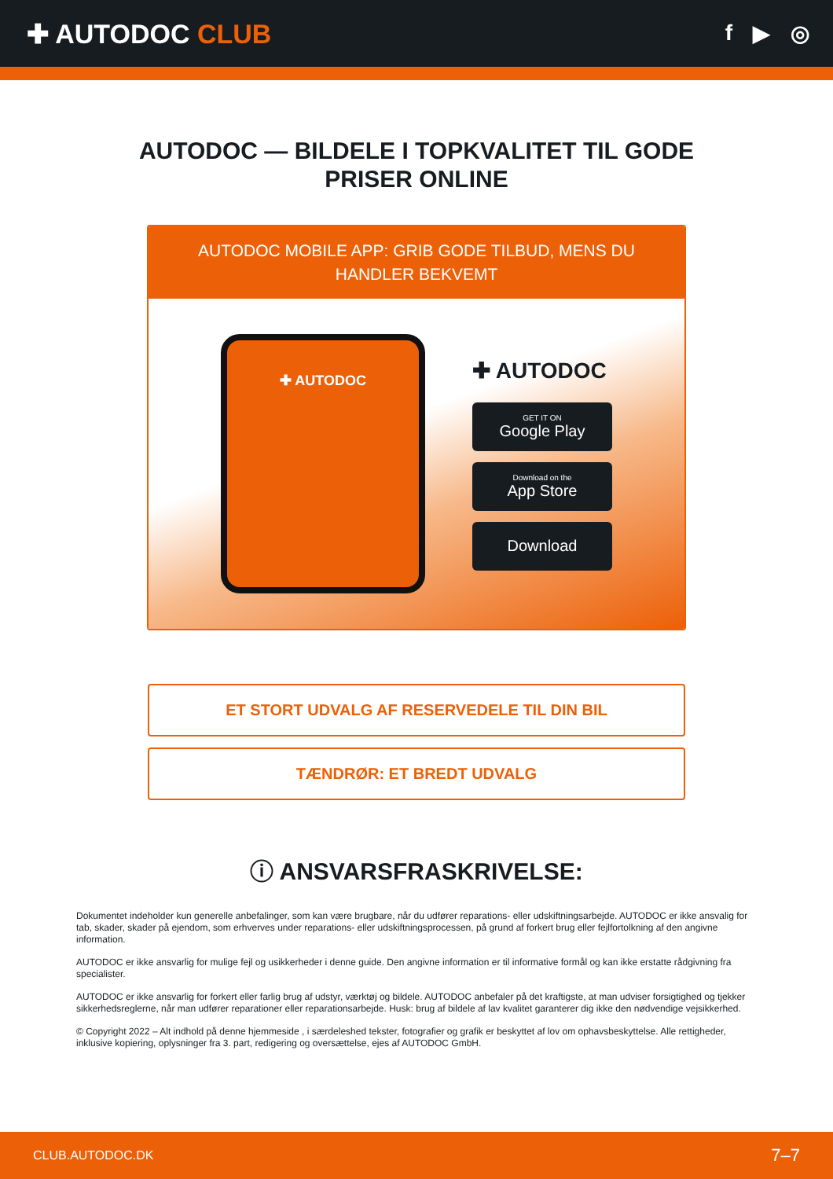✚ AUTODOC CLUB
f ▶ ◎
AUTODOC — BILDELE I TOPKVALITET TIL GODE
PRISER ONLINE
AUTODOC MOBILE APP: GRIB GODE TILBUD, MENS DU HANDLER BEKVEMT
✚ AUTODOC
✚ AUTODOC
GET IT ON
Google Play
Download on the
App Store
Download
ET STORT UDVALG AF RESERVEDELE TIL DIN BIL
TÆNDRØR: ET BREDT UDVALG
ⓘ ANSVARSFRASKRIVELSE:
Dokumentet indeholder kun generelle anbefalinger, som kan være brugbare, når du udfører reparations- eller udskiftningsarbejde. AUTODOC er ikke ansvalig for tab, skader, skader på ejendom, som erhverves under reparations- eller udskiftningsprocessen, på grund af forkert brug eller fejlfortolkning af den angivne information.
AUTODOC er ikke ansvarlig for mulige fejl og usikkerheder i denne guide. Den angivne information er til informative formål og kan ikke erstatte rådgivning fra specialister.
AUTODOC er ikke ansvarlig for forkert eller farlig brug af udstyr, værktøj og bildele. AUTODOC anbefaler på det kraftigste, at man udviser forsigtighed og tjekker sikkerhedsreglerne, når man udfører reparationer eller reparationsarbejde. Husk: brug af bildele af lav kvalitet garanterer dig ikke den nødvendige vejsikkerhed.
© Copyright 2022 – Alt indhold på denne hjemmeside , i særdeleshed tekster, fotografier og grafik er beskyttet af lov om ophavsbeskyttelse. Alle rettigheder, inklusive kopiering, oplysninger fra 3. part, redigering og oversættelse, ejes af AUTODOC GmbH.
CLUB.AUTODOC.DK 7–7